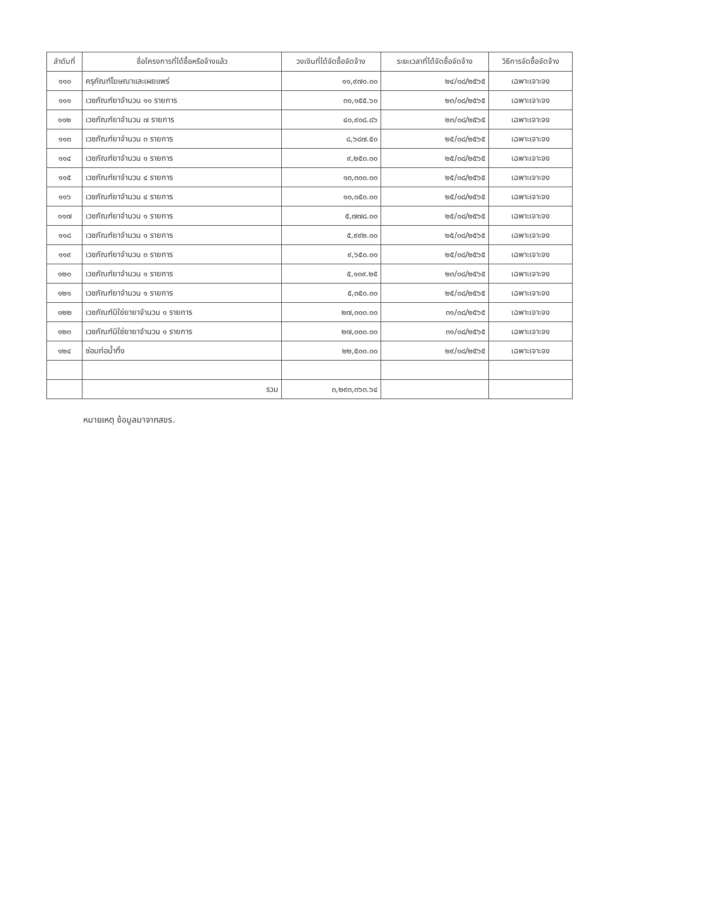| ลำดับที่ | ชื่อโครงการที่ได้ซื้อหรือจ้างแล้ว | วงเงินที่ได้จัดซื้อจัดจ้าง | ระยะเวลาที่ได้จัดซื้อจัดจ้าง | วิธีการจัดซื้อจัดจ้าง |
| --- | --- | --- | --- | --- |
| ๑๑๐ | ครุภัณฑ์โฆษณาและเผยแพร่ | ๑๑,๙๗๐.๐๐ | ๒๔/๐๘/๒๕๖๕ | เฉพาะเจาะจง |
| ๑๑๑ | เวชภัณฑ์ยาจำนวน ๑๑ รายการ | ๓๑,๑๕๕.๖๐ | ๒๓/๐๘/๒๕๖๕ | เฉพาะเจาะจง |
| ๑๑๒ | เวชภัณฑ์ยาจำนวน ๗ รายการ | ๔๐,๙๐๘.๘๖ | ๒๓/๐๘/๒๕๖๕ | เฉพาะเจาะจง |
| ๑๑๓ | เวชภัณฑ์ยาจำนวน ๓ รายการ | ๘,๖๘๗.๕๐ | ๒๕/๐๘/๒๕๖๕ | เฉพาะเจาะจง |
| ๑๑๔ | เวชภัณฑ์ยาจำนวน ๑ รายการ | ๙,๒๕๐.๐๐ | ๒๕/๐๘/๒๕๖๕ | เฉพาะเจาะจง |
| ๑๑๕ | เวชภัณฑ์ยาจำนวน ๔ รายการ | ๑๓,๓๐๐.๐๐ | ๒๕/๐๘/๒๕๖๕ | เฉพาะเจาะจง |
| ๑๑๖ | เวชภัณฑ์ยาจำนวน ๔ รายการ | ๑๐,๐๕๐.๐๐ | ๒๕/๐๘/๒๕๖๕ | เฉพาะเจาะจง |
| ๑๑๗ | เวชภัณฑ์ยาจำนวน ๑ รายการ | ๕,๗๗๘.๐๐ | ๒๕/๐๘/๒๕๖๕ | เฉพาะเจาะจง |
| ๑๑๘ | เวชภัณฑ์ยาจำนวน ๑ รายการ | ๕,๙๙๒.๐๐ | ๒๕/๐๘/๒๕๖๕ | เฉพาะเจาะจง |
| ๑๑๙ | เวชภัณฑ์ยาจำนวน ๓ รายการ | ๙,๖๕๐.๐๐ | ๒๕/๐๘/๒๕๖๕ | เฉพาะเจาะจง |
| ๑๒๐ | เวชภัณฑ์ยาจำนวน ๑ รายการ | ๕,๑๐๙.๒๕ | ๒๓/๐๘/๒๕๖๕ | เฉพาะเจาะจง |
| ๑๒๑ | เวชภัณฑ์ยาจำนวน ๑ รายการ | ๕,๓๕๐.๐๐ | ๒๕/๐๘/๒๕๖๕ | เฉพาะเจาะจง |
| ๑๒๒ | เวชภัณฑ์มิใช่ยายาจำนวน ๑ รายการ | ๒๗,๐๐๐.๐๐ | ๓๑/๐๘/๒๕๖๕ | เฉพาะเจาะจง |
| ๑๒๓ | เวชภัณฑ์มิใช่ยายาจำนวน ๑ รายการ | ๒๗,๐๐๐.๐๐ | ๓๑/๐๘/๒๕๖๕ | เฉพาะเจาะจง |
| ๑๒๔ | ซ่อมท่อน้ำทิ้ง | ๒๒,๕๐๐.๐๐ | ๒๙/๐๘/๒๕๖๕ | เฉพาะเจาะจง |
| | รวม | ๓,๒๙๓,๓๖๓.๖๔ | | |
หมายเหตุ ข้อมูลมาจากสขร.